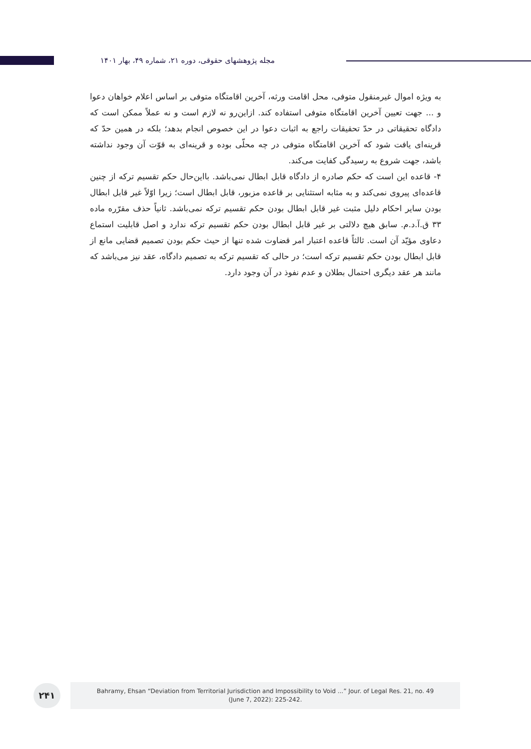مجله پژوهشهای حقوقی، دوره ۲۱، شماره ۴۹، بهار ۱۴۰۱
به ویژه اموال غیرمنقول متوفی، محل اقامت ورثه، آخرین اقامتگاه متوفی بر اساس اعلام خواهان دعوا و ... جهت تعیین آخرین اقامتگاه متوفی استفاده کند. ازاین‌رو نه لازم است و نه عملاً ممکن است که دادگاه تحقیقاتی در حدّ تحقیقات راجع به اثبات دعوا در این خصوص انجام بدهد؛ بلکه در همین حدّ که قرینه‌ای یافت شود که آخرین اقامتگاه متوفی در چه محلّی بوده و قرینه‌ای به قوّت آن وجود نداشته باشد، جهت شروع به رسیدگی کفایت می‌کند.
۴- قاعده این است که حکم صادره از دادگاه قابل ابطال نمی‌باشد. بااین‌حال حکم تقسیم ترکه از چنین قاعده‌ای پیروی نمی‌کند و به مثابه استثنایی بر قاعده مزبور، قابل ابطال است؛ زیرا اوّلاً غیر قابل ابطال بودن سایر احکام دلیل مثبت غیر قابل ابطال بودن حکم تقسیم ترکه نمی‌باشد. ثانیاً حذف مقرّره ماده ۳۳ ق.آ.د.م. سابق هیچ دلالتی بر غیر قابل ابطال بودن حکم تقسیم ترکه ندارد و اصل قابلیت استماع دعاوی مؤیّد آن است. ثالثاً قاعده اعتبار امر قضاوت شده تنها از حیث حکم بودن تصمیم قضایی مانع از قابل ابطال بودن حکم تقسیم ترکه است؛ در حالی که تقسیم ترکه به تصمیم دادگاه، عقد نیز می‌باشد که مانند هر عقد دیگری احتمال بطلان و عدم نفوذ در آن وجود دارد.
۲۴۱
Bahramy, Ehsan “Deviation from Territorial Jurisdiction and Impossibility to Void ...” Jour. of Legal Res. 21, no. 49
(June 7, 2022): 225-242.